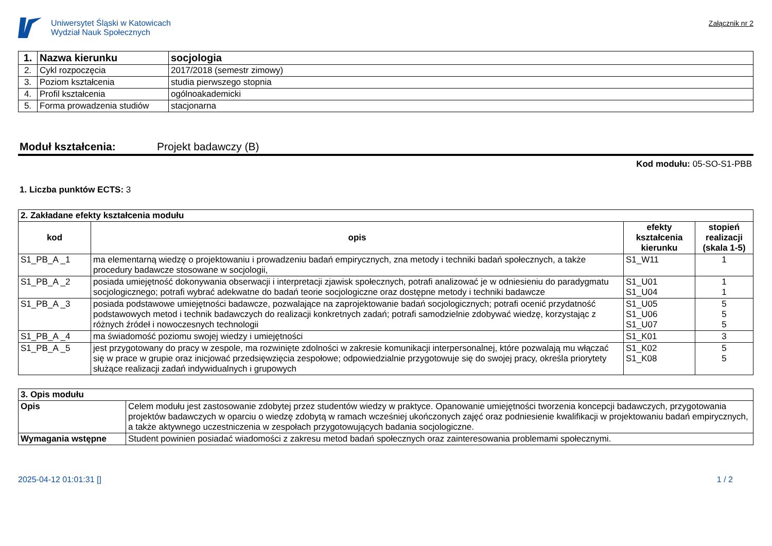Uniwersytet Śląski w Katowicach
Wydział Nauk Społecznych
Załącznik nr 2
| 1. | Nazwa kierunku | socjologia |
| 2. | Cykl rozpoczęcia | 2017/2018 (semestr zimowy) |
| 3. | Poziom kształcenia | studia pierwszego stopnia |
| 4. | Profil kształcenia | ogólnoakademicki |
| 5. | Forma prowadzenia studiów | stacjonarna |
Moduł kształcenia: Projekt badawczy (B)
Kod modułu: 05-SO-S1-PBB
1. Liczba punktów ECTS: 3
| 2. Zakładane efekty kształcenia modułu | | | |
| kod | opis | efekty kształcenia kierunku | stopień realizacji (skala 1-5) |
| S1_PB_A _1 | ma elementarną wiedzę o projektowaniu i prowadzeniu badań empirycznych, zna metody i techniki badań społecznych, a także procedury badawcze stosowane w socjologii, | S1_W11 | 1 |
| S1_PB_A _2 | posiada umiejętność dokonywania obserwacji i interpretacji zjawisk społecznych, potrafi analizować je w odniesieniu do paradygmatu socjologicznego; potrafi wybrać adekwatne do badań teorie socjologiczne oraz dostępne metody i techniki badawcze | S1_U01 S1_U04 | 1 1 |
| S1_PB_A _3 | posiada podstawowe umiejętności badawcze, pozwalające na zaprojektowanie badań socjologicznych; potrafi ocenić przydatność podstawowych metod i technik badawczych do realizacji konkretnych zadań; potrafi samodzielnie zdobywać wiedzę, korzystając z różnych źródeł i nowoczesnych technologii | S1_U05 S1_U06 S1_U07 | 5 5 5 |
| S1_PB_A _4 | ma świadomość poziomu swojej wiedzy i umiejętności | S1_K01 | 3 |
| S1_PB_A _5 | jest przygotowany do pracy w zespole, ma rozwinięte zdolności w zakresie komunikacji interpersonalnej, które pozwalają mu włączać się w prace w grupie oraz inicjować przedsięwzięcia zespołowe; odpowiedzialnie przygotowuje się do swojej pracy, określa priorytety służące realizacji zadań indywidualnych i grupowych | S1_K02 S1_K08 | 5 5 |
| 3. Opis modułu | |
| Opis | Celem modułu jest zastosowanie zdobytej przez studentów wiedzy w praktyce. Opanowanie umiejętności tworzenia koncepcji badawczych, przygotowania projektów badawczych w oparciu o wiedzę zdobytą w ramach wcześniej ukończonych zajęć oraz podniesienie kwalifikacji w projektowaniu badań empirycznych, a także aktywnego uczestniczenia w zespołach przygotowujących badania socjologiczne. |
| Wymagania wstępne | Student powinien posiadać wiadomości z zakresu metod badań społecznych oraz zainteresowania problemami społecznymi. |
2025-04-12 01:01:31 [] 1 / 2